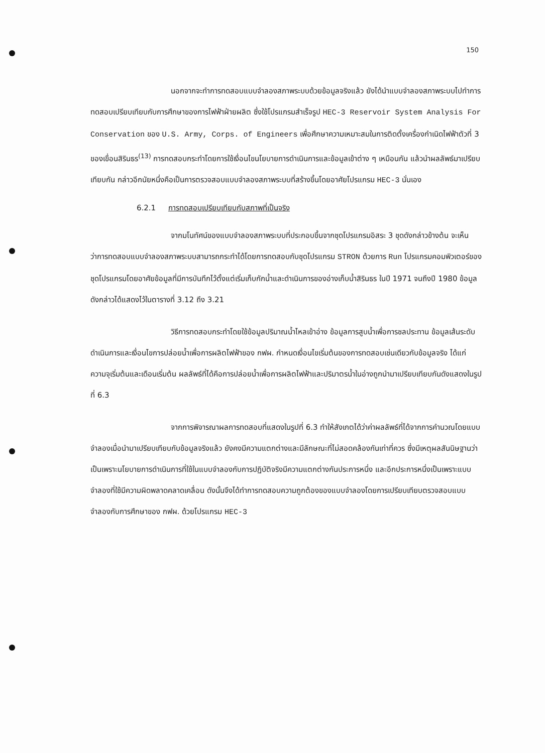150
นอกจากจะทำการทดสอบแบบจำลองสภาพระบบด้วยข้อมูลจริงแล้ว ยังได้นำแบบจำลองสภาพระบบไปทำการทดสอบเปรียบเทียบกับการศึกษาของการไฟฟ้าฝ่ายผลิต ซึ่งใช้โปรแกรมสำเร็จรูป HEC-3 Reservoir System Analysis For Conservation ของ U.S. Army, Corps. of Engineers เพื่อศึกษาความเหมาะสมในการติดตั้งเครื่องกำเนิดไฟฟ้าตัวที่ 3 ของเขื่อนสิรินธร<sup>(13)</sup> การทดสอบกระทำโดยการใช้เงื่อนไขนโยบายการดำเนินการและข้อมูลเข้าต่าง ๆ เหมือนกัน แล้วนำผลลัพธ์มาเปรียบเทียบกัน กล่าวอีกนัยหนึ่งคือเป็นการตรวจสอบแบบจำลองสภาพระบบที่สร้างขึ้นโดยอาศัยโปรแกรม HEC-3 นั่นเอง
6.2.1 การทดสอบเปรียบเทียบกับสภาพที่เป็นจริง
จากมโนทัศน์ของแบบจำลองสภาพระบบที่ประกอบขึ้นจากชุดโปรแกรมอิสระ 3 ชุดดังกล่าวข้างต้น จะเห็นว่าการทดสอบแบบจำลองสภาพระบบสามารถกระทำได้โดยการทดสอบกับชุดโปรแกรม STRON ด้วยการ Run โปรแกรมคอมพิวเตอร์ของชุดโปรแกรมโดยอาศัยข้อมูลที่มีการบันทึกไว้ตั้งแต่เริ่มเก็บกักน้ำและดำเนินการของอ่างเก็บน้ำสิรินธร ในปี 1971 จนถึงปี 1980 ข้อมูลดังกล่าวได้แสดงไว้ในตารางที่ 3.12 ถึง 3.21
วิธีการทดสอบกระทำโดยใช้ข้อมูลปริมาณน้ำไหลเข้าอ่าง ข้อมูลการสูบน้ำเพื่อการชลประทาน ข้อมูลเส้นระดับดำเนินการและเงื่อนไขการปล่อยน้ำเพื่อการผลิตไฟฟ้าของ กฟผ. กำหนดเงื่อนไขเริ่มต้นของการทดสอบเช่นเดียวกับข้อมูลจริง ได้แก่ ความจุเริ่มต้นและเดือนเริ่มต้น ผลลัพธ์ที่ได้คือการปล่อยน้ำเพื่อการผลิตไฟฟ้าและปริมาตรน้ำในอ่างถูกนำมาเปรียบเทียบกันดังแสดงในรูปที่ 6.3
จากการพิจารณาผลการทดสอบที่แสดงในรูปที่ 6.3 ทำให้สังเกตได้ว่าค่าผลลัพธ์ที่ได้จากการคำนวณโดยแบบจำลองเมื่อนำมาเปรียบเทียบกับข้อมูลจริงแล้ว ยังคงมีความแตกต่างและมีลักษณะที่ไม่สอดคล้องกันเท่าที่ควร ซึ่งมีเหตุผลสันนิษฐานว่า เป็นเพราะนโยบายการดำเนินการที่ใช้ในแบบจำลองกับการปฏิบัติจริงมีความแตกต่างกันประการหนึ่ง และอีกประการหนึ่งเป็นเพราะแบบจำลองที่ใช้มีความผิดพลาดคลาดเคลื่อน ดังนั้นจึงได้ทำการทดสอบความถูกต้องของแบบจำลองโดยการเปรียบเทียบตรวจสอบแบบจำลองกับการศึกษาของ กฟผ. ด้วยโปรแกรม HEC-3